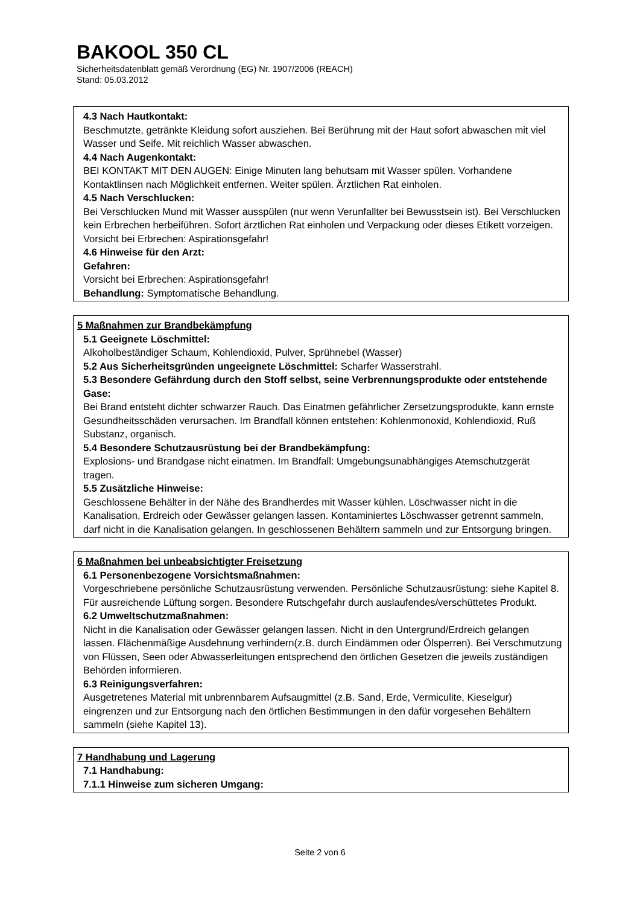BAKOOL 350 CL
Sicherheitsdatenblatt gemäß Verordnung (EG) Nr. 1907/2006 (REACH)
Stand: 05.03.2012
4.3 Nach Hautkontakt:
Beschmutzte, getränkte Kleidung sofort ausziehen. Bei Berührung mit der Haut sofort abwaschen mit viel Wasser und Seife. Mit reichlich Wasser abwaschen.
4.4 Nach Augenkontakt:
BEI KONTAKT MIT DEN AUGEN: Einige Minuten lang behutsam mit Wasser spülen. Vorhandene Kontaktlinsen nach Möglichkeit entfernen. Weiter spülen. Ärztlichen Rat einholen.
4.5 Nach Verschlucken:
Bei Verschlucken Mund mit Wasser ausspülen (nur wenn Verunfallter bei Bewusstsein ist). Bei Verschlucken kein Erbrechen herbeiführen. Sofort ärztlichen Rat einholen und Verpackung oder dieses Etikett vorzeigen. Vorsicht bei Erbrechen: Aspirationsgefahr!
4.6 Hinweise für den Arzt:
Gefahren:
Vorsicht bei Erbrechen: Aspirationsgefahr!
Behandlung: Symptomatische Behandlung.
5 Maßnahmen zur Brandbekämpfung
5.1 Geeignete Löschmittel:
Alkoholbeständiger Schaum, Kohlendioxid, Pulver, Sprühnebel (Wasser)
5.2 Aus Sicherheitsgründen ungeeignete Löschmittel: Scharfer Wasserstrahl.
5.3 Besondere Gefährdung durch den Stoff selbst, seine Verbrennungsprodukte oder entstehende Gase:
Bei Brand entsteht dichter schwarzer Rauch. Das Einatmen gefährlicher Zersetzungsprodukte, kann ernste Gesundheitsschäden verursachen. Im Brandfall können entstehen: Kohlenmonoxid, Kohlendioxid, Ruß Substanz, organisch.
5.4 Besondere Schutzausrüstung bei der Brandbekämpfung:
Explosions- und Brandgase nicht einatmen. Im Brandfall: Umgebungsunabhängiges Atemschutzgerät tragen.
5.5 Zusätzliche Hinweise:
Geschlossene Behälter in der Nähe des Brandherdes mit Wasser kühlen. Löschwasser nicht in die Kanalisation, Erdreich oder Gewässer gelangen lassen. Kontaminiertes Löschwasser getrennt sammeln, darf nicht in die Kanalisation gelangen. In geschlossenen Behältern sammeln und zur Entsorgung bringen.
6 Maßnahmen bei unbeabsichtigter Freisetzung
6.1 Personenbezogene Vorsichtsmaßnahmen:
Vorgeschriebene persönliche Schutzausrüstung verwenden. Persönliche Schutzausrüstung: siehe Kapitel 8. Für ausreichende Lüftung sorgen. Besondere Rutschgefahr durch auslaufendes/verschüttetes Produkt.
6.2 Umweltschutzmaßnahmen:
Nicht in die Kanalisation oder Gewässer gelangen lassen. Nicht in den Untergrund/Erdreich gelangen lassen. Flächenmäßige Ausdehnung verhindern(z.B. durch Eindämmen oder Ölsperren). Bei Verschmutzung von Flüssen, Seen oder Abwasserleitungen entsprechend den örtlichen Gesetzen die jeweils zuständigen Behörden informieren.
6.3 Reinigungsverfahren:
Ausgetretenes Material mit unbrennbarem Aufsaugmittel (z.B. Sand, Erde, Vermiculite, Kieselgur) eingrenzen und zur Entsorgung nach den örtlichen Bestimmungen in den dafür vorgesehen Behältern sammeln (siehe Kapitel 13).
7 Handhabung und Lagerung
7.1 Handhabung:
7.1.1 Hinweise zum sicheren Umgang:
Seite 2 von 6